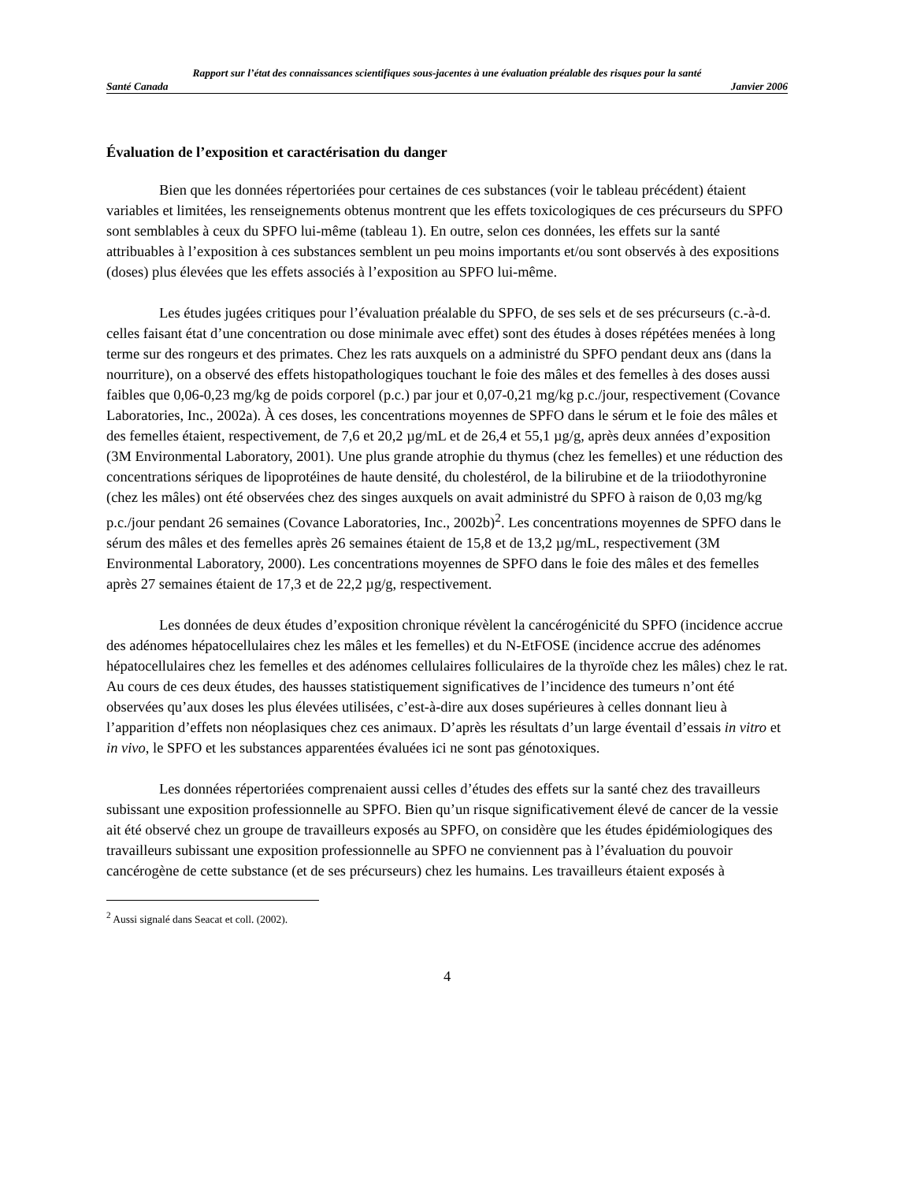Rapport sur l’état des connaissances scientifiques sous-jacentes à une évaluation préalable des risques pour la santé
Santé Canada Janvier 2006
Évaluation de l’exposition et caractérisation du danger
Bien que les données répertoriées pour certaines de ces substances (voir le tableau précédent) étaient variables et limitées, les renseignements obtenus montrent que les effets toxicologiques de ces précurseurs du SPFO sont semblables à ceux du SPFO lui-même (tableau 1). En outre, selon ces données, les effets sur la santé attribuables à l’exposition à ces substances semblent un peu moins importants et/ou sont observés à des expositions (doses) plus élevées que les effets associés à l’exposition au SPFO lui-même.
Les études jugées critiques pour l’évaluation préalable du SPFO, de ses sels et de ses précurseurs (c.-à-d. celles faisant état d’une concentration ou dose minimale avec effet) sont des études à doses répétées menées à long terme sur des rongeurs et des primates. Chez les rats auxquels on a administré du SPFO pendant deux ans (dans la nourriture), on a observé des effets histopathologiques touchant le foie des mâles et des femelles à des doses aussi faibles que 0,06-0,23 mg/kg de poids corporel (p.c.) par jour et 0,07-0,21 mg/kg p.c./jour, respectivement (Covance Laboratories, Inc., 2002a). À ces doses, les concentrations moyennes de SPFO dans le sérum et le foie des mâles et des femelles étaient, respectivement, de 7,6 et 20,2 µg/mL et de 26,4 et 55,1 µg/g, après deux années d’exposition (3M Environmental Laboratory, 2001). Une plus grande atrophie du thymus (chez les femelles) et une réduction des concentrations sériques de lipoprotéines de haute densité, du cholestérol, de la bilirubine et de la triiodothyronine (chez les mâles) ont été observées chez des singes auxquels on avait administré du SPFO à raison de 0,03 mg/kg p.c./jour pendant 26 semaines (Covance Laboratories, Inc., 2002b)<sup>2</sup>. Les concentrations moyennes de SPFO dans le sérum des mâles et des femelles après 26 semaines étaient de 15,8 et de 13,2 µg/mL, respectivement (3M Environmental Laboratory, 2000). Les concentrations moyennes de SPFO dans le foie des mâles et des femelles après 27 semaines étaient de 17,3 et de 22,2 µg/g, respectivement.
Les données de deux études d’exposition chronique révèlent la cancérogénicité du SPFO (incidence accrue des adénomes hépatocellulaires chez les mâles et les femelles) et du N-EtFOSE (incidence accrue des adénomes hépatocellulaires chez les femelles et des adénomes cellulaires folliculaires de la thyroïde chez les mâles) chez le rat. Au cours de ces deux études, des hausses statistiquement significatives de l’incidence des tumeurs n’ont été observées qu’aux doses les plus élevées utilisées, c’est-à-dire aux doses supérieures à celles donnant lieu à l’apparition d’effets non néoplasiques chez ces animaux. D’après les résultats d’un large éventail d’essais in vitro et in vivo, le SPFO et les substances apparentées évaluées ici ne sont pas génotoxiques.
Les données répertoriées comprenaient aussi celles d’études des effets sur la santé chez des travailleurs subissant une exposition professionnelle au SPFO. Bien qu’un risque significativement élevé de cancer de la vessie ait été observé chez un groupe de travailleurs exposés au SPFO, on considère que les études épidémiologiques des travailleurs subissant une exposition professionnelle au SPFO ne conviennent pas à l’évaluation du pouvoir cancérogène de cette substance (et de ses précurseurs) chez les humains. Les travailleurs étaient exposés à
<sup>2</sup> Aussi signalé dans Seacat et coll. (2002).
4